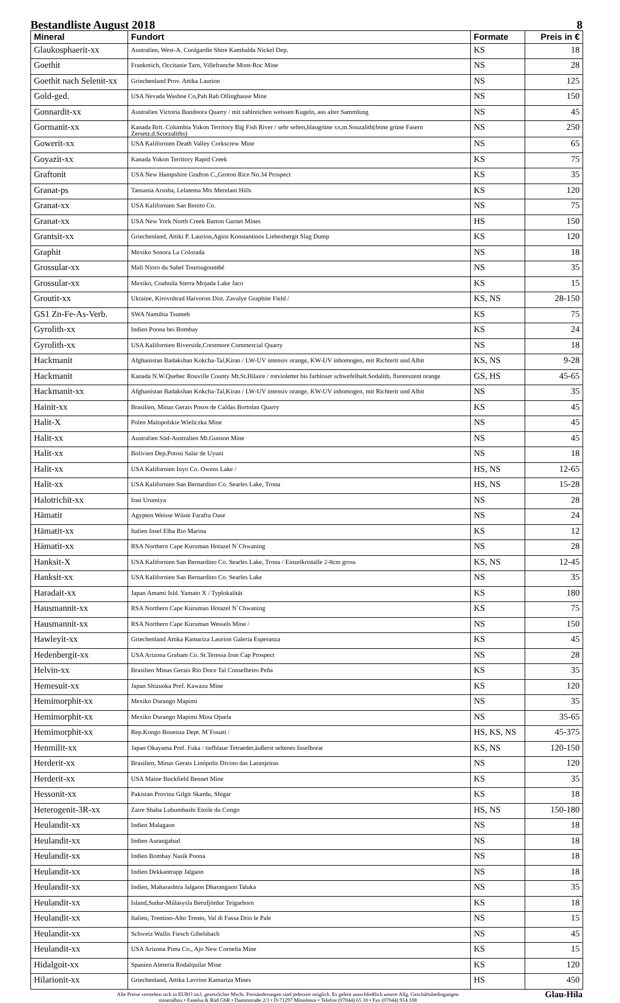Bestandliste August 2018 8
| Mineral | Fundort | Formate | Preis in € |
| --- | --- | --- | --- |
| Glaukosphaerit-xx | Australien, West-A. Coolgardie Shire Kambalda Nickel Dep. | KS | 18 |
| Goethit | Frankreich, Occitanie Tarn, Villefranche Mont-Roc Mine | NS | 28 |
| Goethit nach Selenit-xx | Griechenland Prov. Attika Laurion | NS | 125 |
| Gold-ged. | USA Nevada Washoe Co,Pah Rah Ollinghause Mine | NS | 150 |
| Gonnardit-xx | Australien Victoria Bundoora Quarry / mit zahlreichen weissen Kugeln, aus alter Sammlung | NS | 45 |
| Gormanit-xx | Kanada Brit. Columbia Yukon Territory Big Fish River / sehr selten,blaugrüne xx,m.Souzalith(feine grüne Fasern Zersetz.d.Scorzaliths) | NS | 250 |
| Gowerit-xx | USA Kalifornien Death Valley Corkscrew Mine | NS | 65 |
| Goyazit-xx | Kanada Yukon Territory Rapid Creek | KS | 75 |
| Graftonit | USA New Hampshire Grafton C.,Groton Rice No.34 Prospect | KS | 35 |
| Granat-ps | Tansania Arusha, Lelatema Mts Merelani Hills | KS | 120 |
| Granat-xx | USA Kalifornien San Benito Co. | NS | 75 |
| Granat-xx | USA New York North Creek Barton Garnet Mines | HS | 150 |
| Grantsit-xx | Griechenland, Attiki P. Laurion,Agios Konstantinos Liebenbergit Slag Dump | KS | 120 |
| Graphit | Mexiko Sonora La Colorada | NS | 18 |
| Grossular-xx | Mali Nioro du Sahel Tourougoumbé | NS | 35 |
| Grossular-xx | Mexiko, Coahuila Sierra Mojada Lake Jaco | KS | 15 |
| Groutit-xx | Ukraine, Kirovohrad Haivoron Dist. Zavalye Graphite Field / | KS, NS | 28-150 |
| GS1 Zn-Fe-As-Verb. | SWA Namibia Tsumeb | KS | 75 |
| Gyrolith-xx | Indien Poona bei Bombay | KS | 24 |
| Gyrolith-xx | USA Kalifornien Riverside,Crestmore Commercial Quarry | NS | 18 |
| Hackmanit | Afghanistan Badakshan Kokcha-Tal,Kiran / LW-UV intensiv orange, KW-UV inhomogen, mit Richterit und Albit | KS, NS | 9-28 |
| Hackmanit | Kanada N.W.Quebec Rouville County Mt.St.Hilaire / rotvioletter bis farbloser schwefelhalt.Sodalith, fluoreszent orange | GS, HS | 45-65 |
| Hackmanit-xx | Afghanistan Badakshan Kokcha-Tal,Kiran / LW-UV intensiv orange, KW-UV inhomogen, mit Richterit und Albit | NS | 35 |
| Hainit-xx | Brasilien, Minas Gerais Posos de Caldas Bortolan Quarry | KS | 45 |
| Halit-X | Polen Malopolskie Wieliczka Mine | NS | 45 |
| Halit-xx | Australien Süd-Australien Mt.Gunson Mine | NS | 45 |
| Halit-xx | Bolivien Dep.Potosi Salar de Uyuni | NS | 18 |
| Halit-xx | USA Kalifornien Inyo Co. Owens Lake / | HS, NS | 12-65 |
| Halit-xx | USA Kalifornien San Bernardino Co. Searles Lake, Trona | HS, NS | 15-28 |
| Halotrichit-xx | Iran Urumiya | NS | 28 |
| Hämatit | Agypten Weisse Wüste Farafra Oase | NS | 24 |
| Hämatit-xx | Italien Insel Elba Rio Marina | KS | 12 |
| Hämatit-xx | RSA Northern Cape Kuruman Hotazel N`Chwaning | NS | 28 |
| Hanksit-X | USA Kalifornien San Bernardino Co. Searles Lake, Trona / Einzelkristalle 2-8cm gross | KS, NS | 12-45 |
| Hanksit-xx | USA Kalifornien San Bernardino Co. Searles Lake | NS | 35 |
| Haradait-xx | Japan Amami Isld. Yamato X / Typlokalität | KS | 180 |
| Hausmannit-xx | RSA Northern Cape Kuruman Hotazel N`Chwaning | KS | 75 |
| Hausmannit-xx | RSA Northern Cape Kuruman Wessels Mine / | NS | 150 |
| Hawleyit-xx | Griechenland Attika Kamariza Laurion Galeria Esperanza | KS | 45 |
| Hedenbergit-xx | USA Arizona Graham Co. St.Teressa Iron Cap Prospect | NS | 28 |
| Helvin-xx | Brasilien Minas Gerais Rio Doce Tal Conselheiro Peña | KS | 35 |
| Hemesuit-xx | Japan Shizuoka Pref. Kawazu Mine | KS | 120 |
| Hemimorphit-xx | Mexiko Durango Mapimi | NS | 35 |
| Hemimorphit-xx | Mexiko Durango Mapimi Mina Ojuela | NS | 35-65 |
| Hemimorphit-xx | Rep.Kongo Bouenza Dept. M´Fouati / | HS, KS, NS | 45-375 |
| Henmilit-xx | Japan Okayama Pref. Fuka / tiefblaue Tetraeder,äußerst seltenes Inselborat | KS, NS | 120-150 |
| Herderit-xx | Brasilien, Minas Gerais Linópolis Divino das Laranjeiras | NS | 120 |
| Herderit-xx | USA Maine Buckfield Bennet Mine | KS | 35 |
| Hessonit-xx | Pakistan Provinz Gilgit Skardu, Shigar | KS | 18 |
| Heterogenit-3R-xx | Zaire Shaba Lubumbashi Etoile du Congo | HS, NS | 150-180 |
| Heulandit-xx | Indien Malagaon | NS | 18 |
| Heulandit-xx | Indien Aurangabad | NS | 18 |
| Heulandit-xx | Indien Bombay Nasik Poona | NS | 18 |
| Heulandit-xx | Indien Dekkantrapp Jalgaon | NS | 18 |
| Heulandit-xx | Indien, Maharashtra Jalgaon Dharangaon Taluka | NS | 35 |
| Heulandit-xx | Island,Sudur-Múlasysla Berufjördur Teigarhorn | KS | 18 |
| Heulandit-xx | Italien, Trentino-Alto Trento, Val di Fassa Drio le Pale | NS | 15 |
| Heulandit-xx | Schweiz Wallis Fiesch Gibelsbach | NS | 45 |
| Heulandit-xx | USA Arizona Pima Co., Ajo New Cornelia Mine | KS | 15 |
| Hidalgoit-xx | Spanien Almeria Rodalquilar Mine | KS | 120 |
| Hilarionit-xx | Griechenland, Attika Lavrion Kamariza Mines | HS | 450 |
Alle Preise verstehen sich in EURO incl. gesetzlicher MwSt. Preisänderungen sind jederzeit möglich. Es gelten ausschließlich unsere Allg. Geschäftsbedingungen
mineralbox • Fanelsa & Rüd GbR • Dammstraße 2/1 • D-71297 Mönsheim • Telefon (07044) 65 18 • Fax (07044) 914 108
Glau-Hila